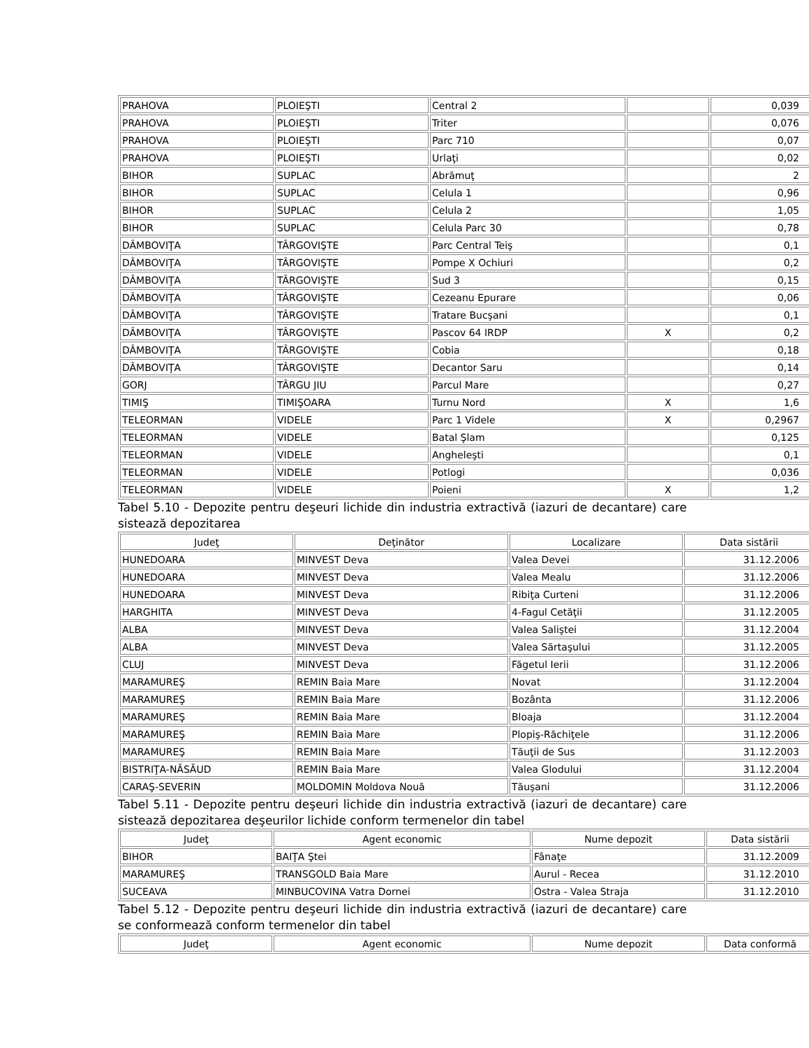| PRAHOVA | PLOIEŞTI | Central 2 | | 0,039 |
| PRAHOVA | PLOIEŞTI | Triter | | 0,076 |
| PRAHOVA | PLOIEŞTI | Parc 710 | | 0,07 |
| PRAHOVA | PLOIEŞTI | Urlaţi | | 0,02 |
| BIHOR | SUPLAC | Abrămuţ | | 2 |
| BIHOR | SUPLAC | Celula 1 | | 0,96 |
| BIHOR | SUPLAC | Celula 2 | | 1,05 |
| BIHOR | SUPLAC | Celula Parc 30 | | 0,78 |
| DÂMBOVIŢA | TÂRGOVIŞTE | Parc Central Teiş | | 0,1 |
| DÂMBOVIŢA | TÂRGOVIŞTE | Pompe X Ochiuri | | 0,2 |
| DÂMBOVIŢA | TÂRGOVIŞTE | Sud 3 | | 0,15 |
| DÂMBOVIŢA | TÂRGOVIŞTE | Cezeanu Epurare | | 0,06 |
| DÂMBOVIŢA | TÂRGOVIŞTE | Tratare Bucşani | | 0,1 |
| DÂMBOVIŢA | TÂRGOVIŞTE | Pascov 64 IRDP | X | 0,2 |
| DÂMBOVIŢA | TÂRGOVIŞTE | Cobia | | 0,18 |
| DÂMBOVIŢA | TÂRGOVIŞTE | Decantor Saru | | 0,14 |
| GORJ | TÂRGU JIU | Parcul Mare | | 0,27 |
| TIMIŞ | TIMIŞOARA | Turnu Nord | X | 1,6 |
| TELEORMAN | VIDELE | Parc 1 Videle | X | 0,2967 |
| TELEORMAN | VIDELE | Batal Şlam | | 0,125 |
| TELEORMAN | VIDELE | Angheleşti | | 0,1 |
| TELEORMAN | VIDELE | Potlogi | | 0,036 |
| TELEORMAN | VIDELE | Poieni | X | 1,2 |
Tabel 5.10 - Depozite pentru deşeuri lichide din industria extractivă (iazuri de decantare) care sistează depozitarea
| Judeţ | Deţinător | Localizare | Data sistării |
| --- | --- | --- | --- |
| HUNEDOARA | MINVEST Deva | Valea Devei | 31.12.2006 |
| HUNEDOARA | MINVEST Deva | Valea Mealu | 31.12.2006 |
| HUNEDOARA | MINVEST Deva | Ribiţa Curteni | 31.12.2006 |
| HARGHITA | MINVEST Deva | 4-Fagul Cetăţii | 31.12.2005 |
| ALBA | MINVEST Deva | Valea Saliştei | 31.12.2004 |
| ALBA | MINVEST Deva | Valea Sărtaşului | 31.12.2005 |
| CLUJ | MINVEST Deva | Făgetul Ierii | 31.12.2006 |
| MARAMUREŞ | REMIN Baia Mare | Novat | 31.12.2004 |
| MARAMUREŞ | REMIN Baia Mare | Bozânta | 31.12.2006 |
| MARAMUREŞ | REMIN Baia Mare | Bloaja | 31.12.2004 |
| MARAMUREŞ | REMIN Baia Mare | Plopiş-Răchiţele | 31.12.2006 |
| MARAMUREŞ | REMIN Baia Mare | Tăuţii de Sus | 31.12.2003 |
| BISTRIŢA-NĂSĂUD | REMIN Baia Mare | Valea Glodului | 31.12.2004 |
| CARAŞ-SEVERIN | MOLDOMIN Moldova Nouă | Tăuşani | 31.12.2006 |
Tabel 5.11 - Depozite pentru deşeuri lichide din industria extractivă (iazuri de decantare) care sistează depozitarea deşeurilor lichide conform termenelor din tabel
| Judeţ | Agent economic | Nume depozit | Data sistării |
| --- | --- | --- | --- |
| BIHOR | BAIŢA Ştei | Fânaţe | 31.12.2009 |
| MARAMUREŞ | TRANSGOLD Baia Mare | Aurul - Recea | 31.12.2010 |
| SUCEAVA | MINBUCOVINA Vatra Dornei | Ostra - Valea Straja | 31.12.2010 |
Tabel 5.12 - Depozite pentru deşeuri lichide din industria extractivă (iazuri de decantare) care se conformează conform termenelor din tabel
| Judeţ | Agent economic | Nume depozit | Data conformă |
| --- | --- | --- | --- |